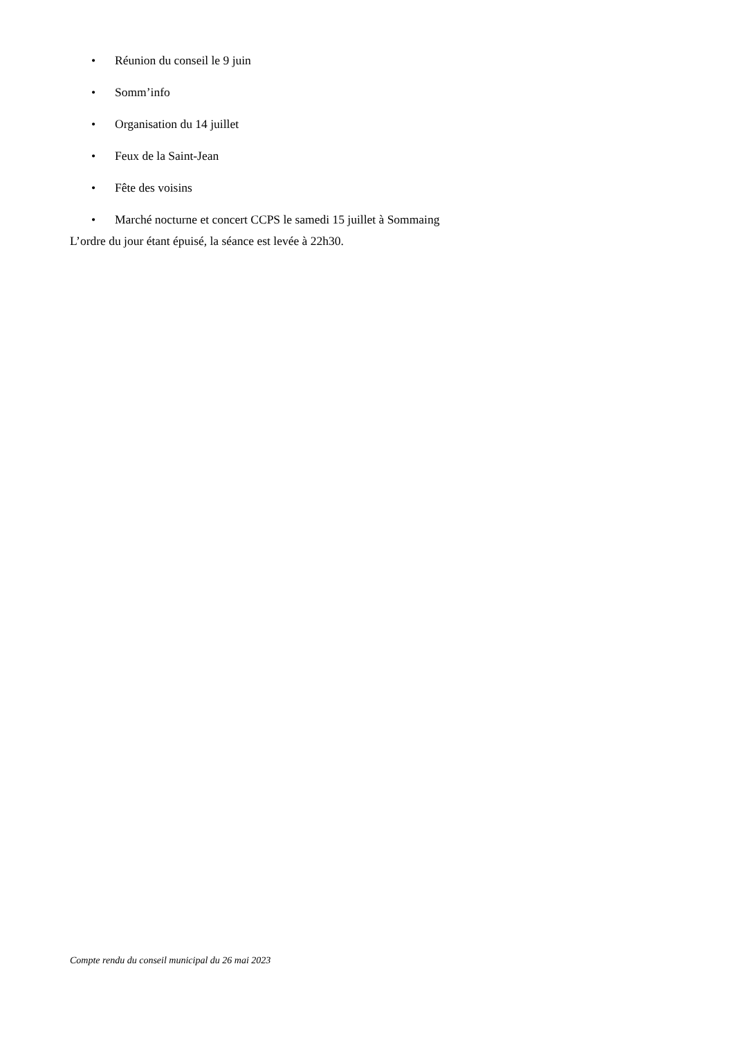• Réunion du conseil le 9 juin
• Somm’info
• Organisation du 14 juillet
• Feux de la Saint-Jean
• Fête des voisins
• Marché nocturne et concert CCPS le samedi 15 juillet à Sommaing
L’ordre du jour étant épuisé, la séance est levée à 22h30.
Compte rendu du conseil municipal du 26 mai 2023